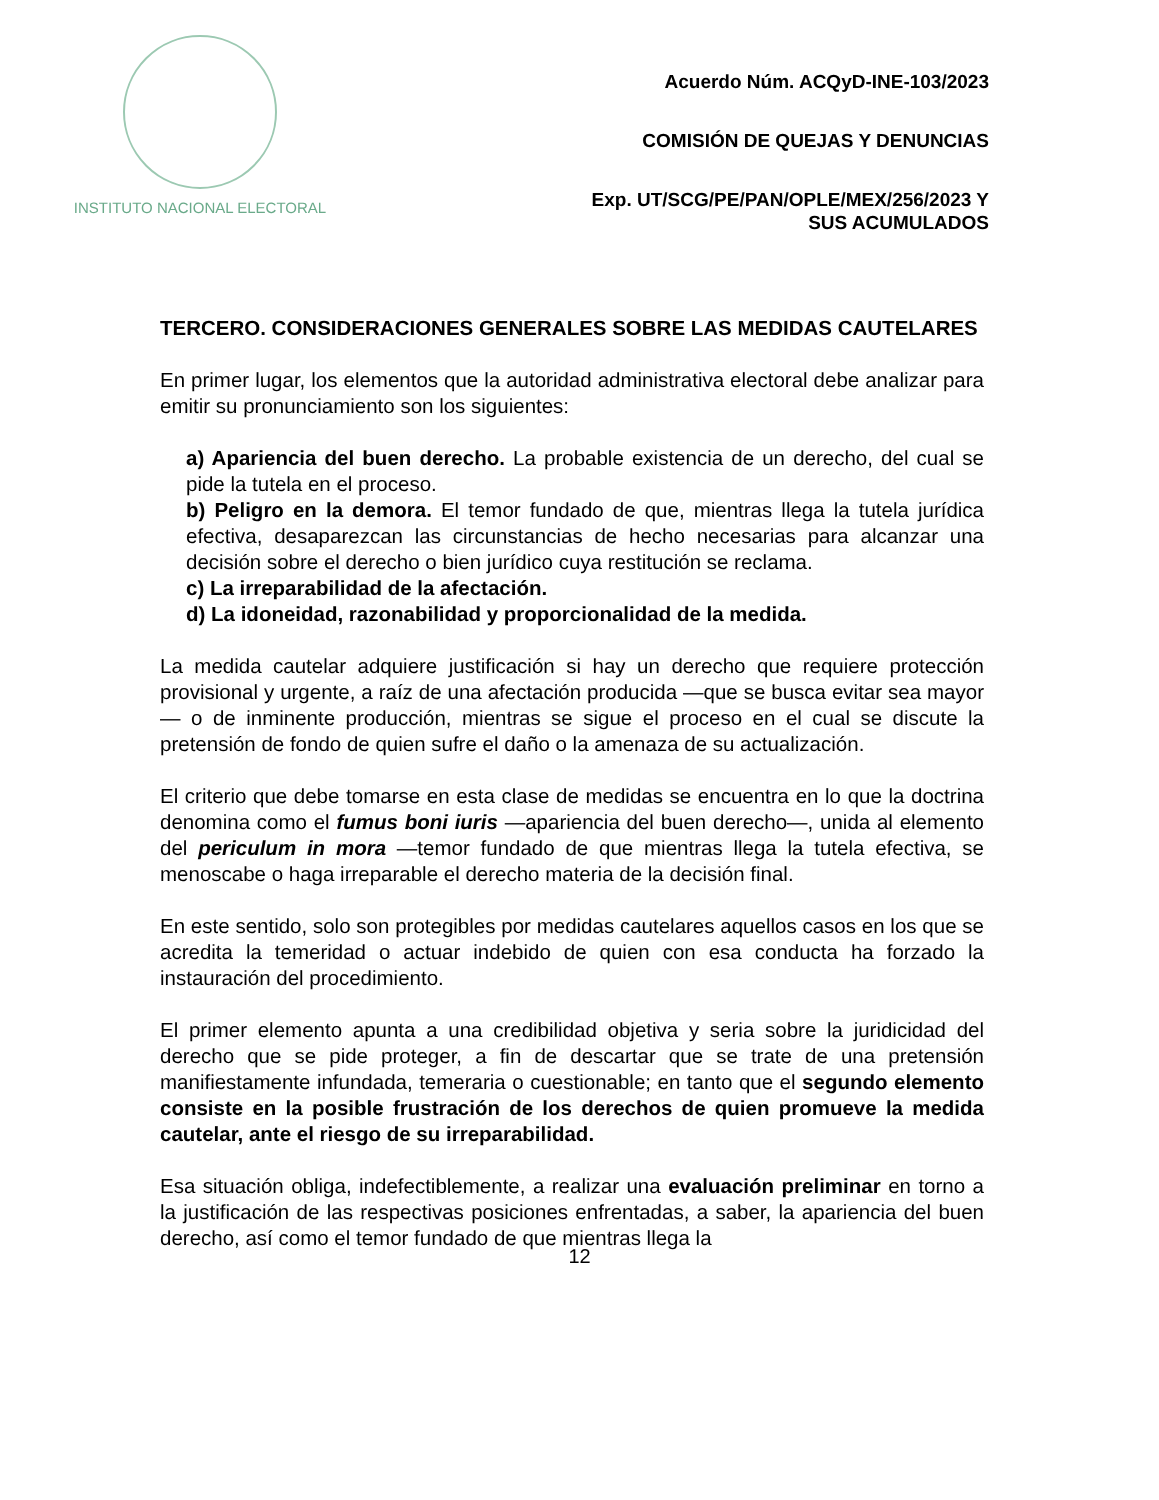INSTITUTO NACIONAL ELECTORAL
Acuerdo Núm. ACQyD-INE-103/2023
COMISIÓN DE QUEJAS Y DENUNCIAS
Exp. UT/SCG/PE/PAN/OPLE/MEX/256/2023 Y
SUS ACUMULADOS
TERCERO. CONSIDERACIONES GENERALES SOBRE LAS MEDIDAS CAUTELARES
En primer lugar, los elementos que la autoridad administrativa electoral debe analizar para emitir su pronunciamiento son los siguientes:
a) Apariencia del buen derecho. La probable existencia de un derecho, del cual se pide la tutela en el proceso.
b) Peligro en la demora. El temor fundado de que, mientras llega la tutela jurídica efectiva, desaparezcan las circunstancias de hecho necesarias para alcanzar una decisión sobre el derecho o bien jurídico cuya restitución se reclama.
c) La irreparabilidad de la afectación.
d) La idoneidad, razonabilidad y proporcionalidad de la medida.
La medida cautelar adquiere justificación si hay un derecho que requiere protección provisional y urgente, a raíz de una afectación producida —que se busca evitar sea mayor— o de inminente producción, mientras se sigue el proceso en el cual se discute la pretensión de fondo de quien sufre el daño o la amenaza de su actualización.
El criterio que debe tomarse en esta clase de medidas se encuentra en lo que la doctrina denomina como el fumus boni iuris —apariencia del buen derecho—, unida al elemento del periculum in mora —temor fundado de que mientras llega la tutela efectiva, se menoscabe o haga irreparable el derecho materia de la decisión final.
En este sentido, solo son protegibles por medidas cautelares aquellos casos en los que se acredita la temeridad o actuar indebido de quien con esa conducta ha forzado la instauración del procedimiento.
El primer elemento apunta a una credibilidad objetiva y seria sobre la juridicidad del derecho que se pide proteger, a fin de descartar que se trate de una pretensión manifiestamente infundada, temeraria o cuestionable; en tanto que el segundo elemento consiste en la posible frustración de los derechos de quien promueve la medida cautelar, ante el riesgo de su irreparabilidad.
Esa situación obliga, indefectiblemente, a realizar una evaluación preliminar en torno a la justificación de las respectivas posiciones enfrentadas, a saber, la apariencia del buen derecho, así como el temor fundado de que mientras llega la
12